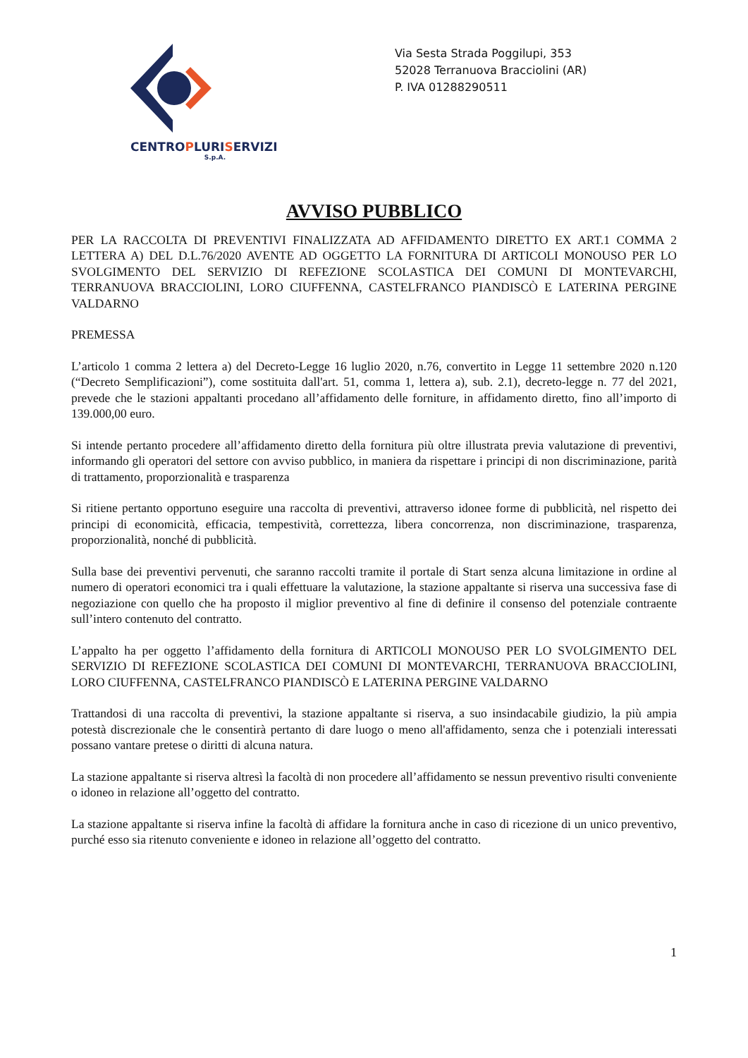CENTROPLURISERVIZI
S.p.A.
Via Sesta Strada Poggilupi, 353
52028 Terranuova Bracciolini (AR)
P. IVA 01288290511
AVVISO PUBBLICO
PER LA RACCOLTA DI PREVENTIVI FINALIZZATA AD AFFIDAMENTO DIRETTO EX ART.1 COMMA 2 LETTERA A) DEL D.L.76/2020 AVENTE AD OGGETTO LA FORNITURA DI ARTICOLI MONOUSO PER LO SVOLGIMENTO DEL SERVIZIO DI REFEZIONE SCOLASTICA DEI COMUNI DI MONTEVARCHI, TERRANUOVA BRACCIOLINI, LORO CIUFFENNA, CASTELFRANCO PIANDISCÒ E LATERINA PERGINE VALDARNO
PREMESSA
L’articolo 1 comma 2 lettera a) del Decreto-Legge 16 luglio 2020, n.76, convertito in Legge 11 settembre 2020 n.120 (“Decreto Semplificazioni”), come sostituita dall'art. 51, comma 1, lettera a), sub. 2.1), decreto-legge n. 77 del 2021, prevede che le stazioni appaltanti procedano all’affidamento delle forniture, in affidamento diretto, fino all’importo di 139.000,00 euro.
Si intende pertanto procedere all’affidamento diretto della fornitura più oltre illustrata previa valutazione di preventivi, informando gli operatori del settore con avviso pubblico, in maniera da rispettare i principi di non discriminazione, parità di trattamento, proporzionalità e trasparenza
Si ritiene pertanto opportuno eseguire una raccolta di preventivi, attraverso idonee forme di pubblicità, nel rispetto dei principi di economicità, efficacia, tempestività, correttezza, libera concorrenza, non discriminazione, trasparenza, proporzionalità, nonché di pubblicità.
Sulla base dei preventivi pervenuti, che saranno raccolti tramite il portale di Start senza alcuna limitazione in ordine al numero di operatori economici tra i quali effettuare la valutazione, la stazione appaltante si riserva una successiva fase di negoziazione con quello che ha proposto il miglior preventivo al fine di definire il consenso del potenziale contraente sull’intero contenuto del contratto.
L’appalto ha per oggetto l’affidamento della fornitura di ARTICOLI MONOUSO PER LO SVOLGIMENTO DEL SERVIZIO DI REFEZIONE SCOLASTICA DEI COMUNI DI MONTEVARCHI, TERRANUOVA BRACCIOLINI, LORO CIUFFENNA, CASTELFRANCO PIANDISCÒ E LATERINA PERGINE VALDARNO
Trattandosi di una raccolta di preventivi, la stazione appaltante si riserva, a suo insindacabile giudizio, la più ampia potestà discrezionale che le consentirà pertanto di dare luogo o meno all'affidamento, senza che i potenziali interessati possano vantare pretese o diritti di alcuna natura.
La stazione appaltante si riserva altresì la facoltà di non procedere all’affidamento se nessun preventivo risulti conveniente o idoneo in relazione all’oggetto del contratto.
La stazione appaltante si riserva infine la facoltà di affidare la fornitura anche in caso di ricezione di un unico preventivo, purché esso sia ritenuto conveniente e idoneo in relazione all’oggetto del contratto.
1